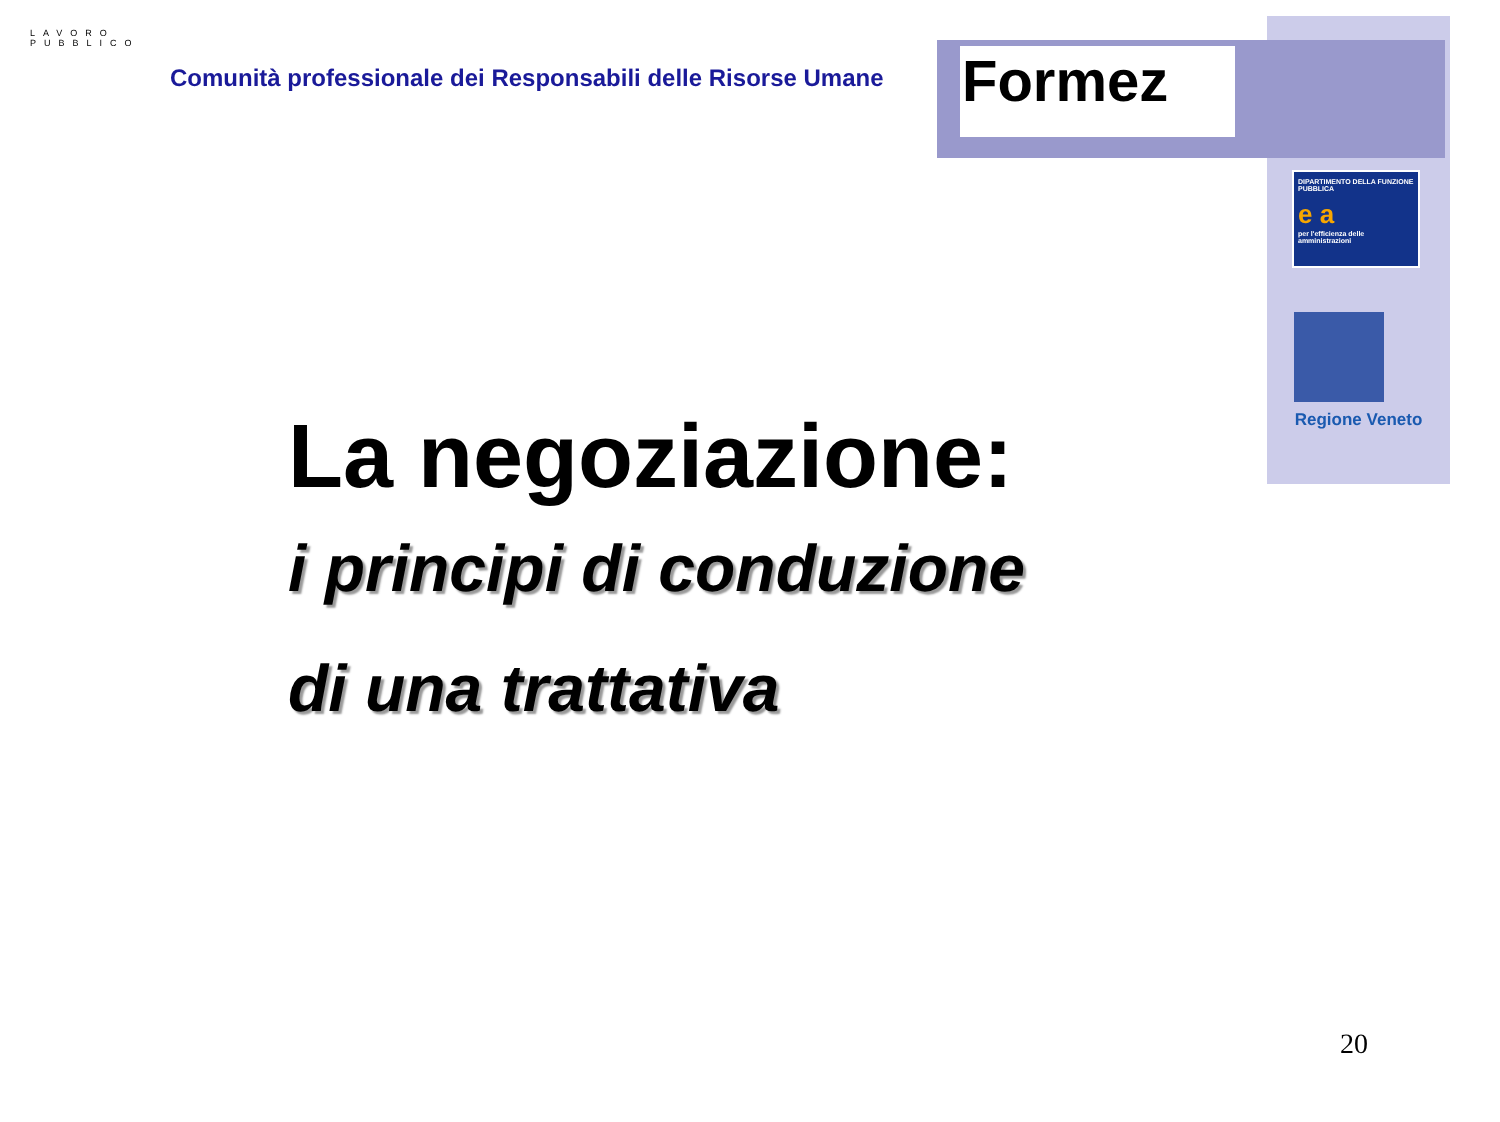LAVORO PUBBLICO
Comunità professionale dei Responsabili delle Risorse Umane
Formez
DIPARTIMENTO DELLA FUNZIONE PUBBLICA
e a
per l'efficienza delle amministrazioni
Regione Veneto
La negoziazione:
i principi di conduzione
di una trattativa
20